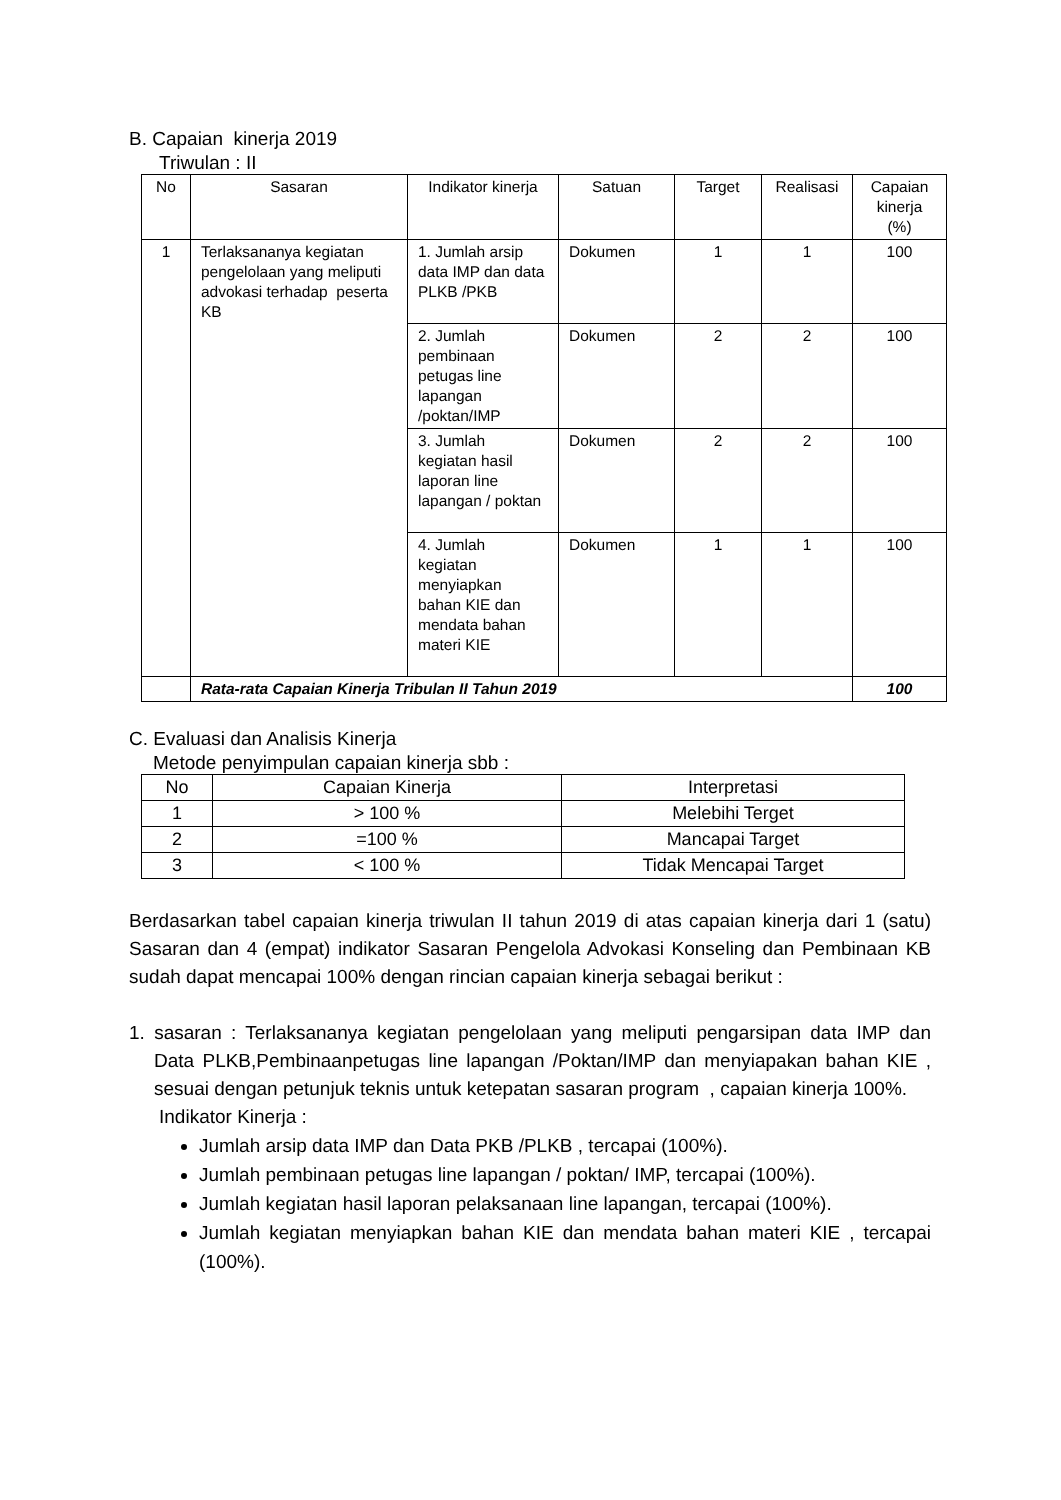B. Capaian kinerja 2019
Triwulan : II
| No | Sasaran | Indikator kinerja | Satuan | Target | Realisasi | Capaian kinerja (%) |
| --- | --- | --- | --- | --- | --- | --- |
| 1 | Terlaksananya kegiatan pengelolaan yang meliputi advokasi terhadap peserta KB | 1. Jumlah arsip data IMP dan data PLKB /PKB | Dokumen | 1 | 1 | 100 |
| | | 2. Jumlah pembinaan petugas line lapangan /poktan/IMP | Dokumen | 2 | 2 | 100 |
| | | 3. Jumlah kegiatan hasil laporan line lapangan / poktan | Dokumen | 2 | 2 | 100 |
| | | 4. Jumlah kegiatan menyiapkan bahan KIE dan mendata bahan materi KIE | Dokumen | 1 | 1 | 100 |
| | Rata-rata Capaian Kinerja Tribulan II Tahun 2019 | | | | | 100 |
C. Evaluasi dan Analisis Kinerja
Metode penyimpulan capaian kinerja sbb :
| No | Capaian Kinerja | Interpretasi |
| --- | --- | --- |
| 1 | > 100 % | Melebihi Terget |
| 2 | =100 % | Mancapai Target |
| 3 | < 100 % | Tidak Mencapai Target |
Berdasarkan tabel capaian kinerja triwulan II tahun 2019 di atas capaian kinerja dari 1 (satu) Sasaran dan 4 (empat) indikator Sasaran Pengelola Advokasi Konseling dan Pembinaan KB sudah dapat mencapai 100% dengan rincian capaian kinerja sebagai berikut :
1. sasaran : Terlaksananya kegiatan pengelolaan yang meliputi pengarsipan data IMP dan Data PLKB,Pembinaanpetugas line lapangan /Poktan/IMP dan menyiapakan bahan KIE , sesuai dengan petunjuk teknis untuk ketepatan sasaran program , capaian kinerja 100%.
Indikator Kinerja :
Jumlah arsip data IMP dan Data PKB /PLKB , tercapai (100%).
Jumlah pembinaan petugas line lapangan / poktan/ IMP, tercapai (100%).
Jumlah kegiatan hasil laporan pelaksanaan line lapangan, tercapai (100%).
Jumlah kegiatan menyiapkan bahan KIE dan mendata bahan materi KIE , tercapai (100%).